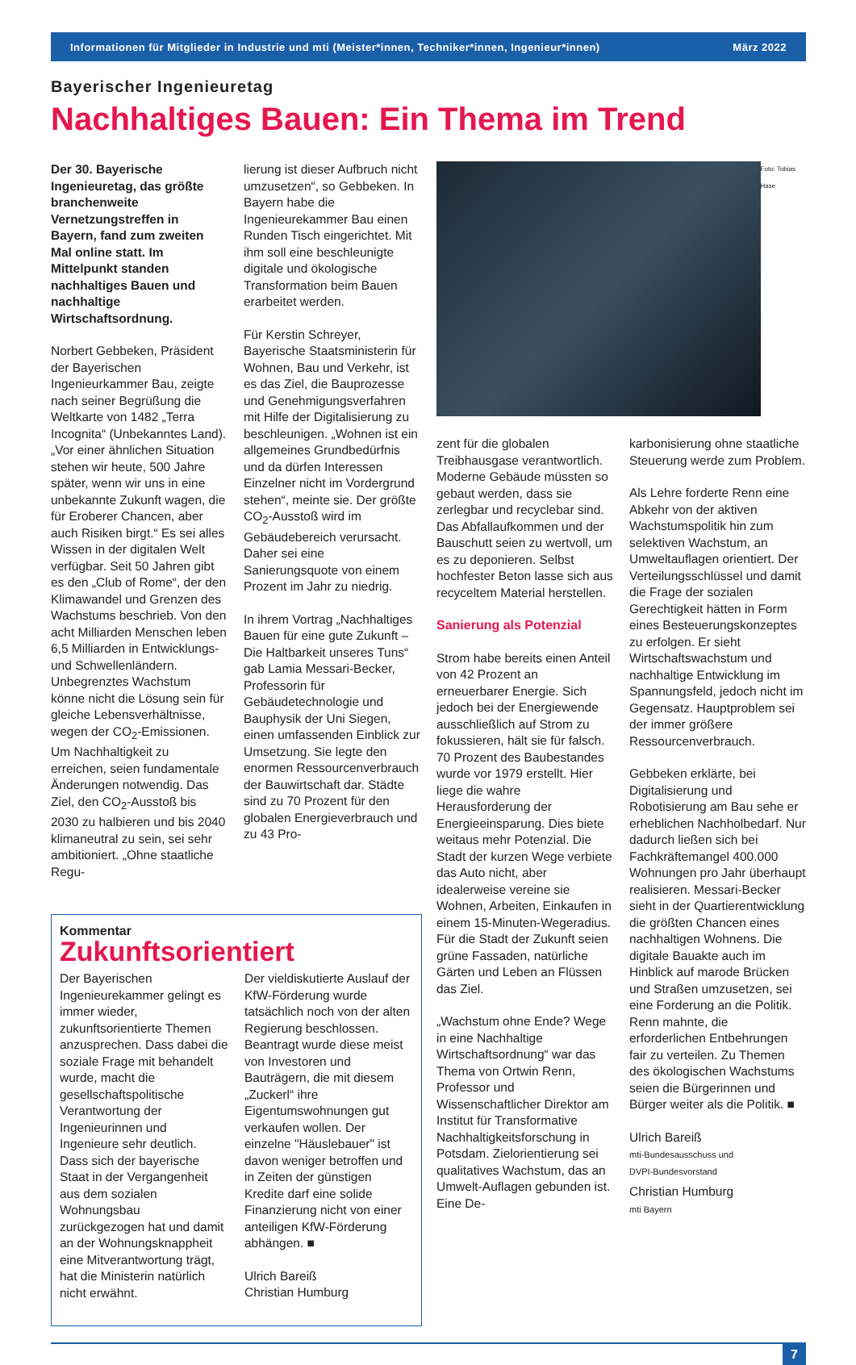Informationen für Mitglieder in Industrie und mti (Meister*innen, Techniker*innen, Ingenieur*innen) März 2022
Bayerischer Ingenieuretag
Nachhaltiges Bauen: Ein Thema im Trend
Der 30. Bayerische Ingenieuretag, das größte branchenweite Vernetzungstreffen in Bayern, fand zum zweiten Mal online statt. Im Mittelpunkt standen nachhaltiges Bauen und nachhaltige Wirtschaftsordnung.
Norbert Gebbeken, Präsident der Bayerischen Ingenieurkammer Bau, zeigte nach seiner Begrüßung die Weltkarte von 1482 „Terra Incognita“ (Unbekanntes Land). „Vor einer ähnlichen Situation stehen wir heute, 500 Jahre später, wenn wir uns in eine unbekannte Zukunft wagen, die für Eroberer Chancen, aber auch Risiken birgt.“ Es sei alles Wissen in der digitalen Welt verfügbar. Seit 50 Jahren gibt es den „Club of Rome“, der den Klimawandel und Grenzen des Wachstums beschrieb. Von den acht Milliarden Menschen leben 6,5 Milliarden in Entwicklungs- und Schwellenländern. Unbegrenztes Wachstum könne nicht die Lösung sein für gleiche Lebensverhältnisse, wegen der CO<sub>2</sub>-Emissionen. Um Nachhaltigkeit zu erreichen, seien fundamentale Änderungen notwendig. Das Ziel, den CO<sub>2</sub>-Ausstoß bis 2030 zu halbieren und bis 2040 klimaneutral zu sein, sei sehr ambitioniert. „Ohne staatliche Regu-
lierung ist dieser Aufbruch nicht umzusetzen“, so Gebbeken. In Bayern habe die Ingenieurekammer Bau einen Runden Tisch eingerichtet. Mit ihm soll eine beschleunigte digitale und ökologische Transformation beim Bauen erarbeitet werden.
Für Kerstin Schreyer, Bayerische Staatsministerin für Wohnen, Bau und Verkehr, ist es das Ziel, die Bauprozesse und Genehmigungsverfahren mit Hilfe der Digitalisierung zu beschleunigen. „Wohnen ist ein allgemeines Grundbedürfnis und da dürfen Interessen Einzelner nicht im Vordergrund stehen“, meinte sie. Der größte CO<sub>2</sub>-Ausstoß wird im Gebäudebereich verursacht. Daher sei eine Sanierungsquote von einem Prozent im Jahr zu niedrig.
In ihrem Vortrag „Nachhaltiges Bauen für eine gute Zukunft – Die Haltbarkeit unseres Tuns“ gab Lamia Messari-Becker, Professorin für Gebäudetechnologie und Bauphysik der Uni Siegen, einen umfassenden Einblick zur Umsetzung. Sie legte den enormen Ressourcenverbrauch der Bauwirtschaft dar. Städte sind zu 70 Prozent für den globalen Energieverbrauch und zu 43 Pro-
Kommentar
Zukunftsorientiert
Der Bayerischen Ingenieurekammer gelingt es immer wieder, zukunftsorientierte Themen anzusprechen. Dass dabei die soziale Frage mit behandelt wurde, macht die gesellschaftspolitische Verantwortung der Ingenieurinnen und Ingenieure sehr deutlich. Dass sich der bayerische Staat in der Vergangenheit aus dem sozialen Wohnungsbau zurückgezogen hat und damit an der Wohnungsknappheit eine Mitverantwortung trägt, hat die Ministerin natürlich nicht erwähnt.
Der vieldiskutierte Auslauf der KfW-Förderung wurde tatsächlich noch von der alten Regierung beschlossen. Beantragt wurde diese meist von Investoren und Bauträgern, die mit diesem „Zuckerl“ ihre Eigentumswohnungen gut verkaufen wollen. Der einzelne "Häuslebauer" ist davon weniger betroffen und in Zeiten der günstigen Kredite darf eine solide Finanzierung nicht von einer anteiligen KfW-Förderung abhängen. ■
Ulrich Bareiß
Christian Humburg
Foto: Tobias Hase
zent für die globalen Treibhausgase verantwortlich. Moderne Gebäude müssten so gebaut werden, dass sie zerlegbar und recyclebar sind. Das Abfallaufkommen und der Bauschutt seien zu wertvoll, um es zu deponieren. Selbst hochfester Beton lasse sich aus recyceltem Material herstellen.
Sanierung als Potenzial
Strom habe bereits einen Anteil von 42 Prozent an erneuerbarer Energie. Sich jedoch bei der Energiewende ausschließlich auf Strom zu fokussieren, hält sie für falsch. 70 Prozent des Baubestandes wurde vor 1979 erstellt. Hier liege die wahre Herausforderung der Energieeinsparung. Dies biete weitaus mehr Potenzial. Die Stadt der kurzen Wege verbiete das Auto nicht, aber idealerweise vereine sie Wohnen, Arbeiten, Einkaufen in einem 15-Minuten-Wegeradius. Für die Stadt der Zukunft seien grüne Fassaden, natürliche Gärten und Leben an Flüssen das Ziel.
„Wachstum ohne Ende? Wege in eine Nachhaltige Wirtschaftsordnung“ war das Thema von Ortwin Renn, Professor und Wissenschaftlicher Direktor am Institut für Transformative Nachhaltigkeitsforschung in Potsdam. Zielorientierung sei qualitatives Wachstum, das an Umwelt-Auflagen gebunden ist. Eine De-
karbonisierung ohne staatliche Steuerung werde zum Problem.
Als Lehre forderte Renn eine Abkehr von der aktiven Wachstumspolitik hin zum selektiven Wachstum, an Umweltauflagen orientiert. Der Verteilungsschlüssel und damit die Frage der sozialen Gerechtigkeit hätten in Form eines Besteuerungskonzeptes zu erfolgen. Er sieht Wirtschaftswachstum und nachhaltige Entwicklung im Spannungsfeld, jedoch nicht im Gegensatz. Hauptproblem sei der immer größere Ressourcenverbrauch.
Gebbeken erklärte, bei Digitalisierung und Robotisierung am Bau sehe er erheblichen Nachholbedarf. Nur dadurch ließen sich bei Fachkräftemangel 400.000 Wohnungen pro Jahr überhaupt realisieren. Messari-Becker sieht in der Quartierentwicklung die größten Chancen eines nachhaltigen Wohnens. Die digitale Bauakte auch im Hinblick auf marode Brücken und Straßen umzusetzen, sei eine Forderung an die Politik. Renn mahnte, die erforderlichen Entbehrungen fair zu verteilen. Zu Themen des ökologischen Wachstums seien die Bürgerinnen und Bürger weiter als die Politik. ■
Ulrich Bareiß
mti-Bundesausschuss und
DVPI-Bundesvorstand
Christian Humburg
mti Bayern
7